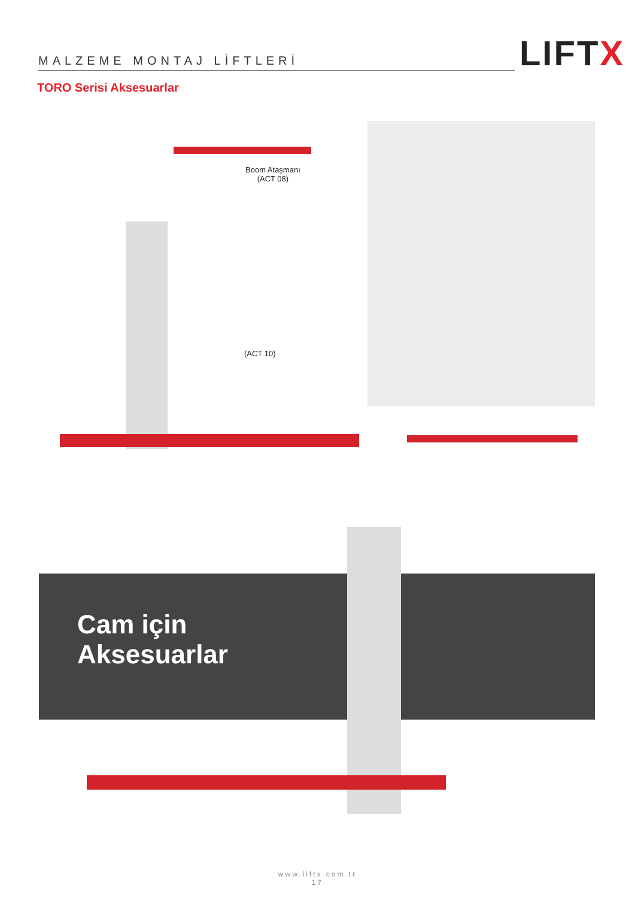MALZEME MONTAJ LİFTLERİ
LIFTX
TORO Serisi Aksesuarlar
Boom Ataşmanı
(ACT 08)
(ACT 10)
Cam için
Aksesuarlar
www.liftx.com.tr
17